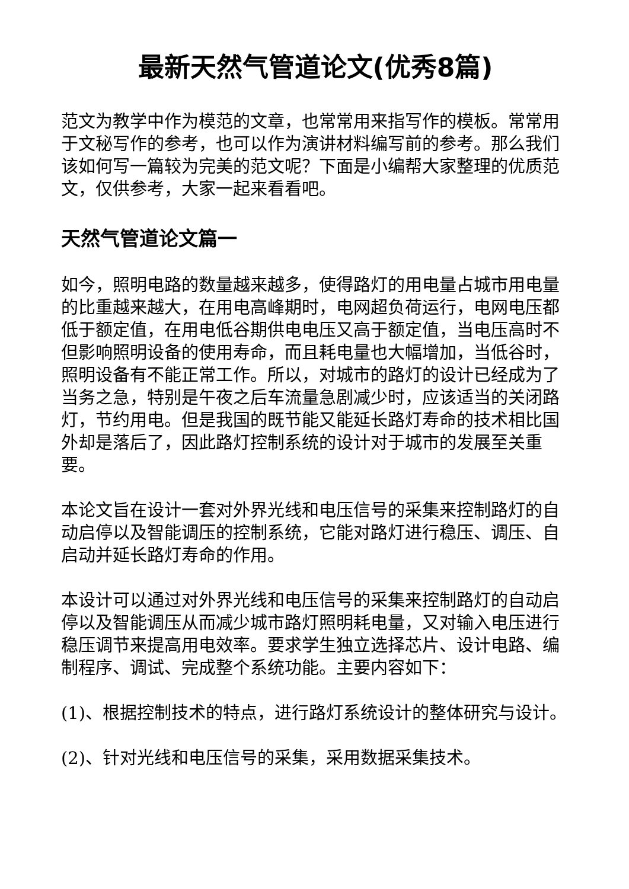最新天然气管道论文(优秀8篇)
范文为教学中作为模范的文章，也常常用来指写作的模板。常常用于文秘写作的参考，也可以作为演讲材料编写前的参考。那么我们该如何写一篇较为完美的范文呢？下面是小编帮大家整理的优质范文，仅供参考，大家一起来看看吧。
天然气管道论文篇一
如今，照明电路的数量越来越多，使得路灯的用电量占城市用电量的比重越来越大，在用电高峰期时，电网超负荷运行，电网电压都低于额定值，在用电低谷期供电电压又高于额定值，当电压高时不但影响照明设备的使用寿命，而且耗电量也大幅增加，当低谷时，照明设备有不能正常工作。所以，对城市的路灯的设计已经成为了当务之急，特别是午夜之后车流量急剧减少时，应该适当的关闭路灯，节约用电。但是我国的既节能又能延长路灯寿命的技术相比国外却是落后了，因此路灯控制系统的设计对于城市的发展至关重要。
本论文旨在设计一套对外界光线和电压信号的采集来控制路灯的自动启停以及智能调压的控制系统，它能对路灯进行稳压、调压、自启动并延长路灯寿命的作用。
本设计可以通过对外界光线和电压信号的采集来控制路灯的自动启停以及智能调压从而减少城市路灯照明耗电量，又对输入电压进行稳压调节来提高用电效率。要求学生独立选择芯片、设计电路、编制程序、调试、完成整个系统功能。主要内容如下：
(1)、根据控制技术的特点，进行路灯系统设计的整体研究与设计。
(2)、针对光线和电压信号的采集，采用数据采集技术。